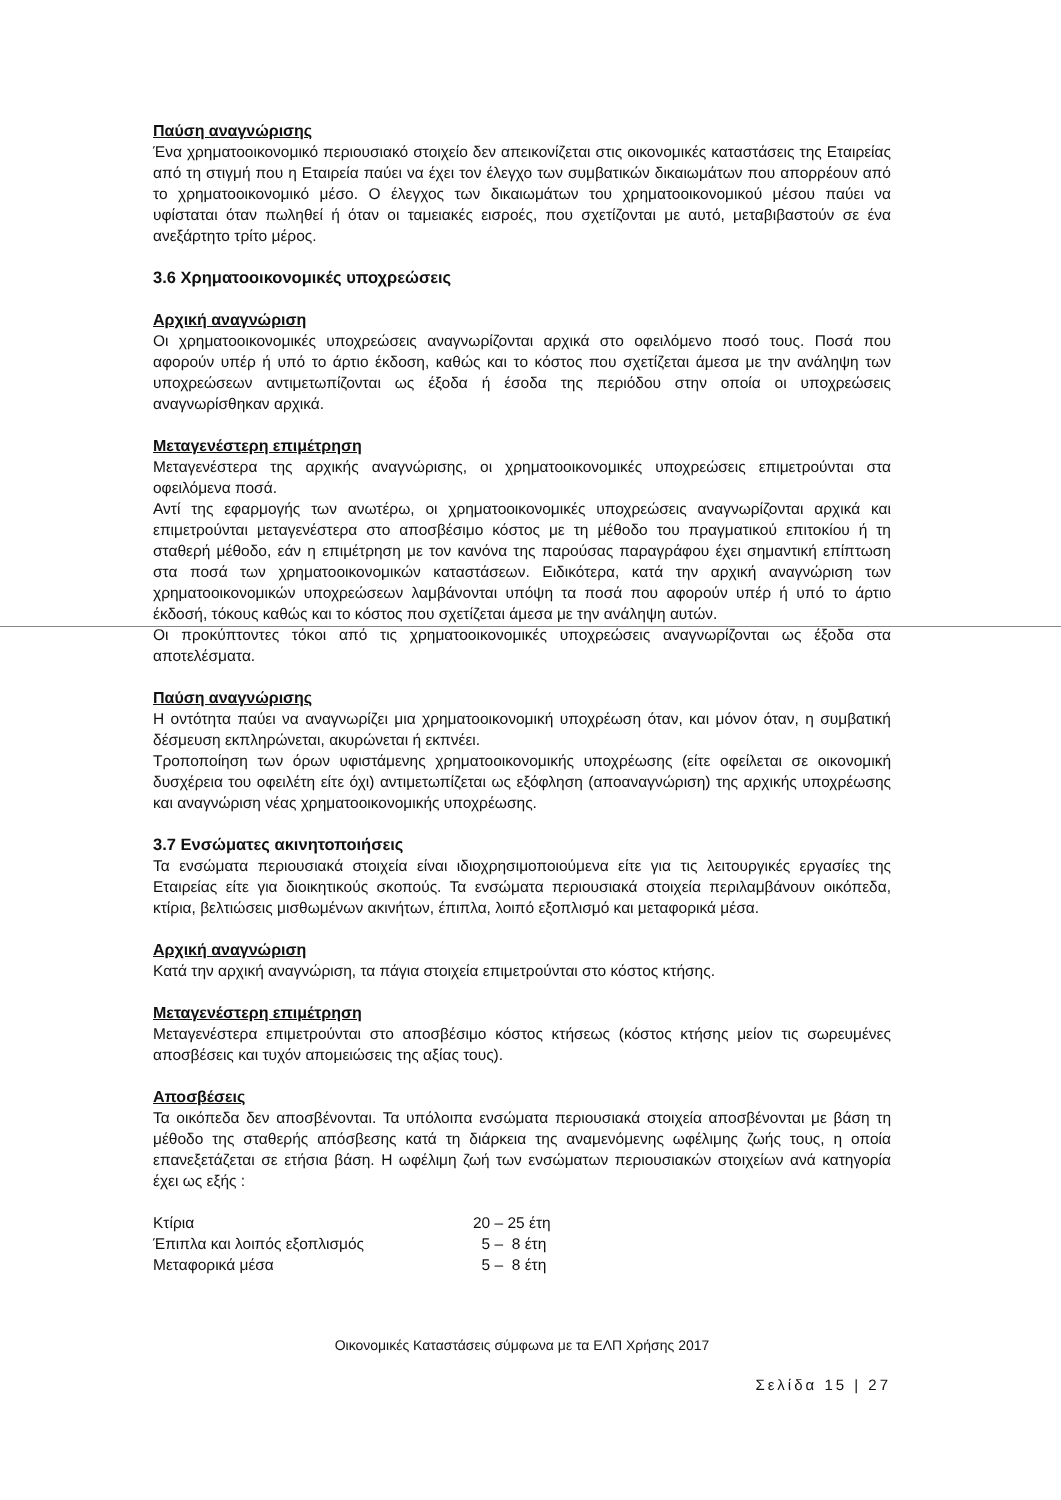Παύση αναγνώρισης
Ένα χρηματοοικονομικό περιουσιακό στοιχείο δεν απεικονίζεται στις οικονομικές καταστάσεις της Εταιρείας από τη στιγμή που η Εταιρεία παύει να έχει τον έλεγχο των συμβατικών δικαιωμάτων που απορρέουν από το χρηματοοικονομικό μέσο. Ο έλεγχος των δικαιωμάτων του χρηματοοικονομικού μέσου παύει να υφίσταται όταν πωληθεί ή όταν οι ταμειακές εισροές, που σχετίζονται με αυτό, μεταβιβαστούν σε ένα ανεξάρτητο τρίτο μέρος.
3.6 Χρηματοοικονομικές υποχρεώσεις
Αρχική αναγνώριση
Οι χρηματοοικονομικές υποχρεώσεις αναγνωρίζονται αρχικά στο οφειλόμενο ποσό τους. Ποσά που αφορούν υπέρ ή υπό το άρτιο έκδοση, καθώς και το κόστος που σχετίζεται άμεσα με την ανάληψη των υποχρεώσεων αντιμετωπίζονται ως έξοδα ή έσοδα της περιόδου στην οποία οι υποχρεώσεις αναγνωρίσθηκαν αρχικά.
Μεταγενέστερη επιμέτρηση
Μεταγενέστερα της αρχικής αναγνώρισης, οι χρηματοοικονομικές υποχρεώσεις επιμετρούνται στα οφειλόμενα ποσά.
Αντί της εφαρμογής των ανωτέρω, οι χρηματοοικονομικές υποχρεώσεις αναγνωρίζονται αρχικά και επιμετρούνται μεταγενέστερα στο αποσβέσιμο κόστος με τη μέθοδο του πραγματικού επιτοκίου ή τη σταθερή μέθοδο, εάν η επιμέτρηση με τον κανόνα της παρούσας παραγράφου έχει σημαντική επίπτωση στα ποσά των χρηματοοικονομικών καταστάσεων. Ειδικότερα, κατά την αρχική αναγνώριση των χρηματοοικονομικών υποχρεώσεων λαμβάνονται υπόψη τα ποσά που αφορούν υπέρ ή υπό το άρτιο έκδοσή, τόκους καθώς και το κόστος που σχετίζεται άμεσα με την ανάληψη αυτών.
Οι προκύπτοντες τόκοι από τις χρηματοοικονομικές υποχρεώσεις αναγνωρίζονται ως έξοδα στα αποτελέσματα.
Παύση αναγνώρισης
Η οντότητα παύει να αναγνωρίζει μια χρηματοοικονομική υποχρέωση όταν, και μόνον όταν, η συμβατική δέσμευση εκπληρώνεται, ακυρώνεται ή εκπνέει.
Τροποποίηση των όρων υφιστάμενης χρηματοοικονομικής υποχρέωσης (είτε οφείλεται σε οικονομική δυσχέρεια του οφειλέτη είτε όχι) αντιμετωπίζεται ως εξόφληση (αποαναγνώριση) της αρχικής υποχρέωσης και αναγνώριση νέας χρηματοοικονομικής υποχρέωσης.
3.7 Ενσώματες ακινητοποιήσεις
Τα ενσώματα περιουσιακά στοιχεία είναι ιδιοχρησιμοποιούμενα είτε για τις λειτουργικές εργασίες της Εταιρείας είτε για διοικητικούς σκοπούς. Τα ενσώματα περιουσιακά στοιχεία περιλαμβάνουν οικόπεδα, κτίρια, βελτιώσεις μισθωμένων ακινήτων, έπιπλα, λοιπό εξοπλισμό και μεταφορικά μέσα.
Αρχική αναγνώριση
Κατά την αρχική αναγνώριση, τα πάγια στοιχεία επιμετρούνται στο κόστος κτήσης.
Μεταγενέστερη επιμέτρηση
Μεταγενέστερα επιμετρούνται στο αποσβέσιμο κόστος κτήσεως (κόστος κτήσης μείον τις σωρευμένες αποσβέσεις και τυχόν απομειώσεις της αξίας τους).
Αποσβέσεις
Τα οικόπεδα δεν αποσβένονται. Τα υπόλοιπα ενσώματα περιουσιακά στοιχεία αποσβένονται με βάση τη μέθοδο της σταθερής απόσβεσης κατά τη διάρκεια της αναμενόμενης ωφέλιμης ζωής τους, η οποία επανεξετάζεται σε ετήσια βάση. Η ωφέλιμη ζωή των ενσώματων περιουσιακών στοιχείων ανά κατηγορία έχει ως εξής :
| Κτίρια | 20 – 25 έτη |
| Έπιπλα και λοιπός εξοπλισμός | 5 – 8 έτη |
| Μεταφορικά μέσα | 5 – 8 έτη |
Οικονομικές Καταστάσεις σύμφωνα με τα ΕΛΠ Χρήσης 2017
Σελίδα 15 | 27